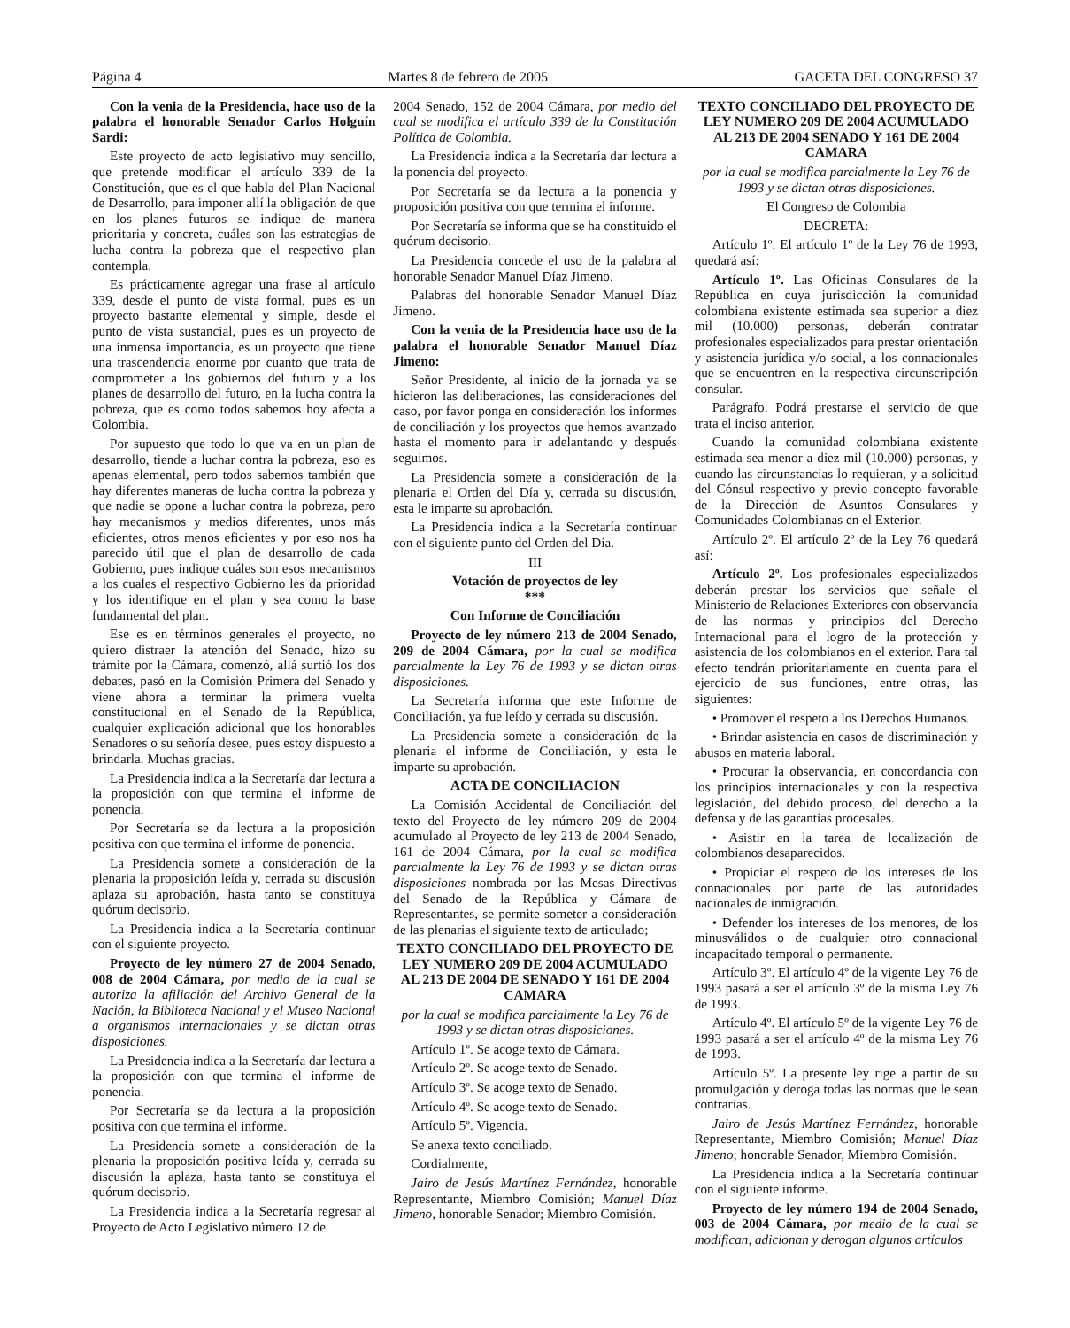Página 4 Martes 8 de febrero de 2005 GACETA DEL CONGRESO 37
Con la venia de la Presidencia, hace uso de la palabra el honorable Senador Carlos Holguín Sardi:
Este proyecto de acto legislativo muy sencillo, que pretende modificar el artículo 339 de la Constitución, que es el que habla del Plan Nacional de Desarrollo, para imponer allí la obligación de que en los planes futuros se indique de manera prioritaria y concreta, cuáles son las estrategias de lucha contra la pobreza que el respectivo plan contempla.
Es prácticamente agregar una frase al artículo 339, desde el punto de vista formal, pues es un proyecto bastante elemental y simple, desde el punto de vista sustancial, pues es un proyecto de una inmensa importancia, es un proyecto que tiene una trascendencia enorme por cuanto que trata de comprometer a los gobiernos del futuro y a los planes de desarrollo del futuro, en la lucha contra la pobreza, que es como todos sabemos hoy afecta a Colombia.
Por supuesto que todo lo que va en un plan de desarrollo, tiende a luchar contra la pobreza, eso es apenas elemental, pero todos sabemos también que hay diferentes maneras de lucha contra la pobreza y que nadie se opone a luchar contra la pobreza, pero hay mecanismos y medios diferentes, unos más eficientes, otros menos eficientes y por eso nos ha parecido útil que el plan de desarrollo de cada Gobierno, pues indique cuáles son esos mecanismos a los cuales el respectivo Gobierno les da prioridad y los identifique en el plan y sea como la base fundamental del plan.
Ese es en términos generales el proyecto, no quiero distraer la atención del Senado, hizo su trámite por la Cámara, comenzó, allá surtió los dos debates, pasó en la Comisión Primera del Senado y viene ahora a terminar la primera vuelta constitucional en el Senado de la República, cualquier explicación adicional que los honorables Senadores o su señoría desee, pues estoy dispuesto a brindarla. Muchas gracias.
La Presidencia indica a la Secretaría dar lectura a la proposición con que termina el informe de ponencia.
Por Secretaría se da lectura a la proposición positiva con que termina el informe de ponencia.
La Presidencia somete a consideración de la plenaria la proposición leída y, cerrada su discusión aplaza su aprobación, hasta tanto se constituya quórum decisorio.
La Presidencia indica a la Secretaría continuar con el siguiente proyecto.
Proyecto de ley número 27 de 2004 Senado, 008 de 2004 Cámara, por medio de la cual se autoriza la afiliación del Archivo General de la Nación, la Biblioteca Nacional y el Museo Nacional a organismos internacionales y se dictan otras disposiciones.
La Presidencia indica a la Secretaría dar lectura a la proposición con que termina el informe de ponencia.
Por Secretaría se da lectura a la proposición positiva con que termina el informe.
La Presidencia somete a consideración de la plenaria la proposición positiva leída y, cerrada su discusión la aplaza, hasta tanto se constituya el quórum decisorio.
La Presidencia indica a la Secretaría regresar al Proyecto de Acto Legislativo número 12 de
2004 Senado, 152 de 2004 Cámara, por medio del cual se modifica el artículo 339 de la Constitución Política de Colombia.
La Presidencia indica a la Secretaría dar lectura a la ponencia del proyecto.
Por Secretaría se da lectura a la ponencia y proposición positiva con que termina el informe.
Por Secretaría se informa que se ha constituido el quórum decisorio.
La Presidencia concede el uso de la palabra al honorable Senador Manuel Díaz Jimeno.
Palabras del honorable Senador Manuel Díaz Jimeno.
Con la venia de la Presidencia hace uso de la palabra el honorable Senador Manuel Díaz Jimeno:
Señor Presidente, al inicio de la jornada ya se hicieron las deliberaciones, las consideraciones del caso, por favor ponga en consideración los informes de conciliación y los proyectos que hemos avanzado hasta el momento para ir adelantando y después seguimos.
La Presidencia somete a consideración de la plenaria el Orden del Día y, cerrada su discusión, esta le imparte su aprobación.
La Presidencia indica a la Secretaría continuar con el siguiente punto del Orden del Día.
III
Votación de proyectos de ley
***
Con Informe de Conciliación
Proyecto de ley número 213 de 2004 Senado, 209 de 2004 Cámara, por la cual se modifica parcialmente la Ley 76 de 1993 y se dictan otras disposiciones.
La Secretaría informa que este Informe de Conciliación, ya fue leído y cerrada su discusión.
La Presidencia somete a consideración de la plenaria el informe de Conciliación, y esta le imparte su aprobación.
ACTA DE CONCILIACION
La Comisión Accidental de Conciliación del texto del Proyecto de ley número 209 de 2004 acumulado al Proyecto de ley 213 de 2004 Senado, 161 de 2004 Cámara, por la cual se modifica parcialmente la Ley 76 de 1993 y se dictan otras disposiciones nombrada por las Mesas Directivas del Senado de la República y Cámara de Representantes, se permite someter a consideración de las plenarias el siguiente texto de articulado;
TEXTO CONCILIADO DEL PROYECTO DE LEY NUMERO 209 DE 2004 ACUMULADO AL 213 DE 2004 DE SENADO Y 161 DE 2004 CAMARA
por la cual se modifica parcialmente la Ley 76 de 1993 y se dictan otras disposiciones.
Artículo 1º. Se acoge texto de Cámara.
Artículo 2º. Se acoge texto de Senado.
Artículo 3º. Se acoge texto de Senado.
Artículo 4º. Se acoge texto de Senado.
Artículo 5º. Vigencia.
Se anexa texto conciliado.
Cordialmente,
Jairo de Jesús Martínez Fernández, honorable Representante, Miembro Comisión; Manuel Díaz Jimeno, honorable Senador; Miembro Comisión.
TEXTO CONCILIADO DEL PROYECTO DE LEY NUMERO 209 DE 2004 ACUMULADO AL 213 DE 2004 SENADO Y 161 DE 2004 CAMARA
por la cual se modifica parcialmente la Ley 76 de 1993 y se dictan otras disposiciones.
El Congreso de Colombia
DECRETA:
Artículo 1º. El artículo 1º de la Ley 76 de 1993, quedará así:
Artículo 1º. Las Oficinas Consulares de la República en cuya jurisdicción la comunidad colombiana existente estimada sea superior a diez mil (10.000) personas, deberán contratar profesionales especializados para prestar orientación y asistencia jurídica y/o social, a los connacionales que se encuentren en la respectiva circunscripción consular.
Parágrafo. Podrá prestarse el servicio de que trata el inciso anterior.
Cuando la comunidad colombiana existente estimada sea menor a diez mil (10.000) personas, y cuando las circunstancias lo requieran, y a solicitud del Cónsul respectivo y previo concepto favorable de la Dirección de Asuntos Consulares y Comunidades Colombianas en el Exterior.
Artículo 2º. El artículo 2º de la Ley 76 quedará así:
Artículo 2º. Los profesionales especializados deberán prestar los servicios que señale el Ministerio de Relaciones Exteriores con observancia de las normas y principios del Derecho Internacional para el logro de la protección y asistencia de los colombianos en el exterior. Para tal efecto tendrán prioritariamente en cuenta para el ejercicio de sus funciones, entre otras, las siguientes:
• Promover el respeto a los Derechos Humanos.
• Brindar asistencia en casos de discriminación y abusos en materia laboral.
• Procurar la observancia, en concordancia con los principios internacionales y con la respectiva legislación, del debido proceso, del derecho a la defensa y de las garantías procesales.
• Asistir en la tarea de localización de colombianos desaparecidos.
• Propiciar el respeto de los intereses de los connacionales por parte de las autoridades nacionales de inmigración.
• Defender los intereses de los menores, de los minusválidos o de cualquier otro connacional incapacitado temporal o permanente.
Artículo 3º. El artículo 4º de la vigente Ley 76 de 1993 pasará a ser el artículo 3º de la misma Ley 76 de 1993.
Artículo 4º. El artículo 5º de la vigente Ley 76 de 1993 pasará a ser el artículo 4º de la misma Ley 76 de 1993.
Artículo 5º. La presente ley rige a partir de su promulgación y deroga todas las normas que le sean contrarias.
Jairo de Jesús Martínez Fernández, honorable Representante, Miembro Comisión; Manuel Díaz Jimeno; honorable Senador, Miembro Comisión.
La Presidencia indica a la Secretaría continuar con el siguiente informe.
Proyecto de ley número 194 de 2004 Senado, 003 de 2004 Cámara, por medio de la cual se modifican, adicionan y derogan algunos artículos